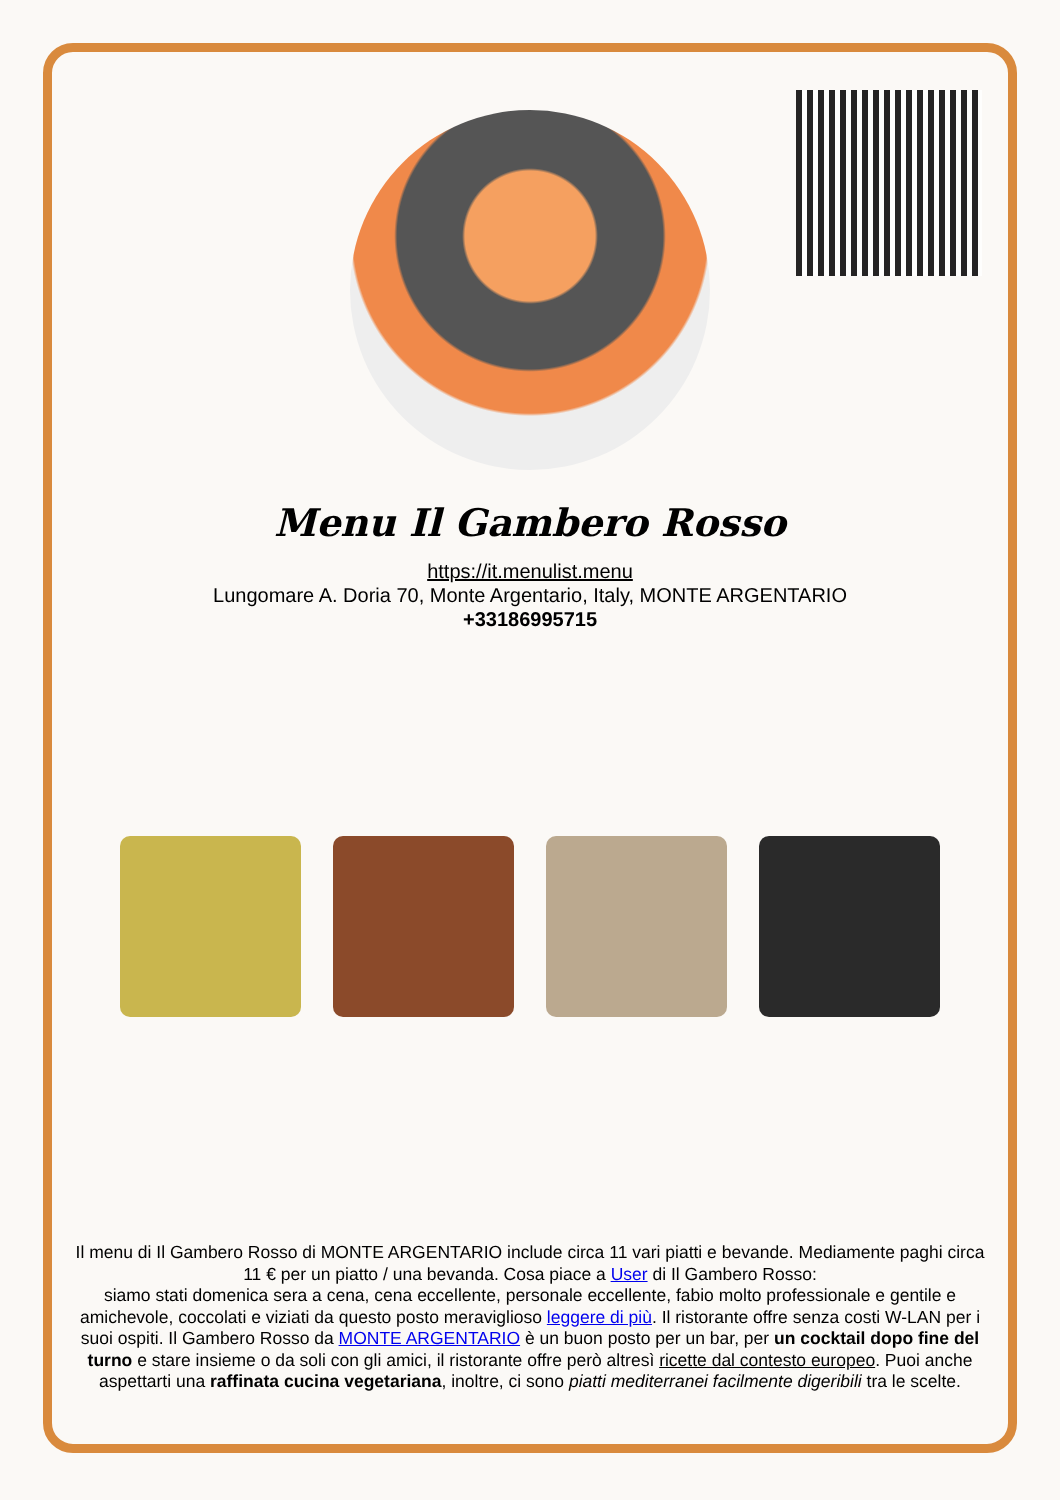Menu Il Gambero Rosso
https://it.menulist.menu
Lungomare A. Doria 70, Monte Argentario, Italy, MONTE ARGENTARIO
+33186995715
Il menu di Il Gambero Rosso di MONTE ARGENTARIO include circa 11 vari piatti e bevande. Mediamente paghi circa 11 € per un piatto / una bevanda. Cosa piace a User di Il Gambero Rosso:
siamo stati domenica sera a cena, cena eccellente, personale eccellente, fabio molto professionale e gentile e amichevole, coccolati e viziati da questo posto meraviglioso leggere di più. Il ristorante offre senza costi W-LAN per i suoi ospiti. Il Gambero Rosso da MONTE ARGENTARIO è un buon posto per un bar, per un cocktail dopo fine del turno e stare insieme o da soli con gli amici, il ristorante offre però altresì ricette dal contesto europeo. Puoi anche aspettarti una raffinata cucina vegetariana, inoltre, ci sono piatti mediterranei facilmente digeribili tra le scelte.